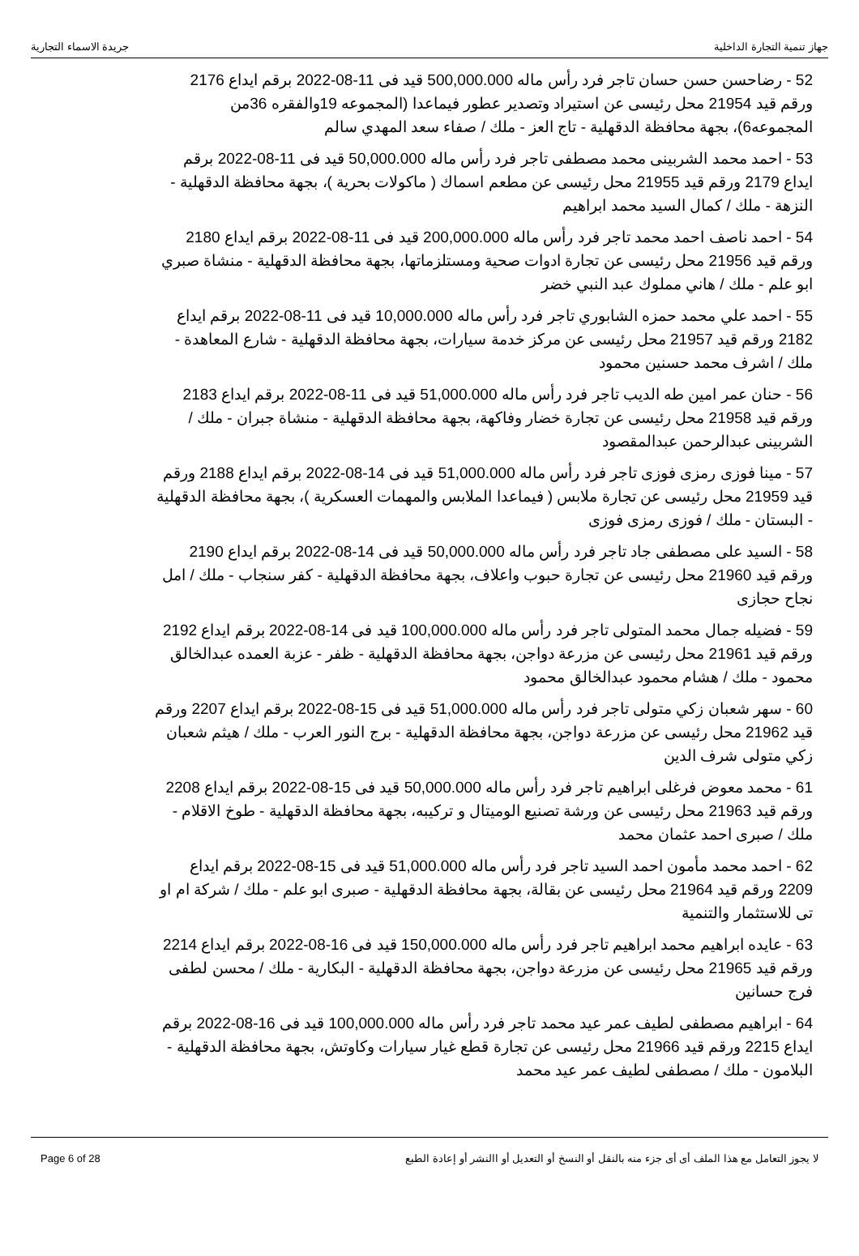جهاز تنمية التجارة الداخلية جريدة الاسماء التجارية
52 - رضاحسن حسن حسان تاجر فرد رأس ماله 500,000.000 قيد فى 11-08-2022 برقم ايداع 2176 ورقم قيد 21954 محل رئيسى عن استيراد وتصدير عطور فيماعدا (المجموعه 19والفقره 36من المجموعه6)، بجهة محافظة الدقهلية - تاج العز - ملك / صفاء سعد المهدي سالم
53 - احمد محمد الشربينى محمد مصطفى تاجر فرد رأس ماله 50,000.000 قيد فى 11-08-2022 برقم ايداع 2179 ورقم قيد 21955 محل رئيسى عن مطعم اسماك ( ماكولات بحرية )، بجهة محافظة الدقهلية - النزهة - ملك / كمال السيد محمد ابراهيم
54 - احمد ناصف احمد محمد تاجر فرد رأس ماله 200,000.000 قيد فى 11-08-2022 برقم ايداع 2180 ورقم قيد 21956 محل رئيسى عن تجارة ادوات صحية ومستلزماتها، بجهة محافظة الدقهلية - منشاة صبري ابو علم - ملك / هاني مملوك عبد النبي خضر
55 - احمد علي محمد حمزه الشابوري تاجر فرد رأس ماله 10,000.000 قيد فى 11-08-2022 برقم ايداع 2182 ورقم قيد 21957 محل رئيسى عن مركز خدمة سيارات، بجهة محافظة الدقهلية - شارع المعاهدة - ملك / اشرف محمد حسنين محمود
56 - حنان عمر امين طه الديب تاجر فرد رأس ماله 51,000.000 قيد فى 11-08-2022 برقم ايداع 2183 ورقم قيد 21958 محل رئيسى عن تجارة خضار وفاكهة، بجهة محافظة الدقهلية - منشاة جبران - ملك / الشربينى عبدالرحمن عبدالمقصود
57 - مينا فوزى رمزى فوزى تاجر فرد رأس ماله 51,000.000 قيد فى 14-08-2022 برقم ايداع 2188 ورقم قيد 21959 محل رئيسى عن تجارة ملابس ( فيماعدا الملابس والمهمات العسكرية )، بجهة محافظة الدقهلية - البستان - ملك / فوزى رمزى فوزى
58 - السيد على مصطفى جاد تاجر فرد رأس ماله 50,000.000 قيد فى 14-08-2022 برقم ايداع 2190 ورقم قيد 21960 محل رئيسى عن تجارة حبوب واعلاف، بجهة محافظة الدقهلية - كفر سنجاب - ملك / امل نجاح حجازى
59 - فضيله جمال محمد المتولى تاجر فرد رأس ماله 100,000.000 قيد فى 14-08-2022 برقم ايداع 2192 ورقم قيد 21961 محل رئيسى عن مزرعة دواجن، بجهة محافظة الدقهلية - ظفر - عزبة العمده عبدالخالق محمود - ملك / هشام محمود عبدالخالق محمود
60 - سهر شعبان زكي متولى تاجر فرد رأس ماله 51,000.000 قيد فى 15-08-2022 برقم ايداع 2207 ورقم قيد 21962 محل رئيسى عن مزرعة دواجن، بجهة محافظة الدقهلية - برج النور العرب - ملك / هيثم شعبان زكي متولى شرف الدين
61 - محمد معوض فرغلى ابراهيم تاجر فرد رأس ماله 50,000.000 قيد فى 15-08-2022 برقم ايداع 2208 ورقم قيد 21963 محل رئيسى عن ورشة تصنيع الوميتال و تركيبه، بجهة محافظة الدقهلية - طوخ الاقلام - ملك / صبرى احمد عثمان محمد
62 - احمد محمد مأمون احمد السيد تاجر فرد رأس ماله 51,000.000 قيد فى 15-08-2022 برقم ايداع 2209 ورقم قيد 21964 محل رئيسى عن بقالة، بجهة محافظة الدقهلية - صبرى ابو علم - ملك / شركة ام او تى للاستثمار والتنمية
63 - عايده ابراهيم محمد ابراهيم تاجر فرد رأس ماله 150,000.000 قيد فى 16-08-2022 برقم ايداع 2214 ورقم قيد 21965 محل رئيسى عن مزرعة دواجن، بجهة محافظة الدقهلية - البكارية - ملك / محسن لطفى فرج حسانين
64 - ابراهيم مصطفى لطيف عمر عيد محمد تاجر فرد رأس ماله 100,000.000 قيد فى 16-08-2022 برقم ايداع 2215 ورقم قيد 21966 محل رئيسى عن تجارة قطع غيار سيارات وكاوتش، بجهة محافظة الدقهلية - البلامون - ملك / مصطفى لطيف عمر عيد محمد
Page 6 of 28 لا يجوز التعامل مع هذا الملف أى أى جزء منه بالنقل أو النسخ أو التعديل أو االنشر أو إعادة الطبع